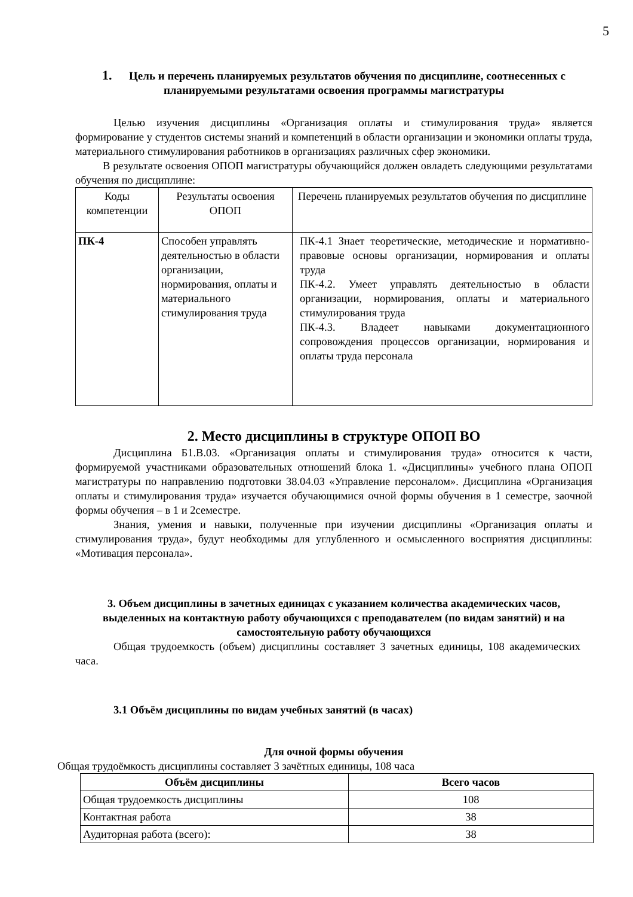5
1. Цель и перечень планируемых результатов обучения по дисциплине, соотнесенных с планируемыми результатами освоения программы магистратуры
Целью изучения дисциплины «Организация оплаты и стимулирования труда» является формирование у студентов системы знаний и компетенций в области организации и экономики оплаты труда, материального стимулирования работников в организациях различных сфер экономики.
В результате освоения ОПОП магистратуры обучающийся должен овладеть следующими результатами обучения по дисциплине:
| Коды компетенции | Результаты освоения ОПОП | Перечень планируемых результатов обучения по дисциплине |
| ПК-4 | Способен управлять деятельностью в области организации, нормирования, оплаты и материального стимулирования труда | ПК-4.1 Знает теоретические, методические и нормативно-правовые основы организации, нормирования и оплаты труда ПК-4.2. Умеет управлять деятельностью в области организации, нормирования, оплаты и материального стимулирования труда ПК-4.3. Владеет навыками документационного сопровождения процессов организации, нормирования и оплаты труда персонала |
2. Место дисциплины в структуре ОПОП ВО
Дисциплина Б1.В.03. «Организация оплаты и стимулирования труда» относится к части, формируемой участниками образовательных отношений блока 1. «Дисциплины» учебного плана ОПОП магистратуры по направлению подготовки 38.04.03 «Управление персоналом». Дисциплина «Организация оплаты и стимулирования труда» изучается обучающимися очной формы обучения в 1 семестре, заочной формы обучения – в 1 и 2семестре.
Знания, умения и навыки, полученные при изучении дисциплины «Организация оплаты и стимулирования труда», будут необходимы для углубленного и осмысленного восприятия дисциплины: «Мотивация персонала».
3. Объем дисциплины в зачетных единицах с указанием количества академических часов, выделенных на контактную работу обучающихся с преподавателем (по видам занятий) и на самостоятельную работу обучающихся
Общая трудоемкость (объем) дисциплины составляет 3 зачетных единицы, 108 академических часа.
3.1 Объём дисциплины по видам учебных занятий (в часах)
Для очной формы обучения
Общая трудоёмкость дисциплины составляет 3 зачётных единицы, 108 часа
| Объём дисциплины | Всего часов |
| --- | --- |
| Общая трудоемкость дисциплины | 108 |
| Контактная работа | 38 |
| Аудиторная работа (всего): | 38 |